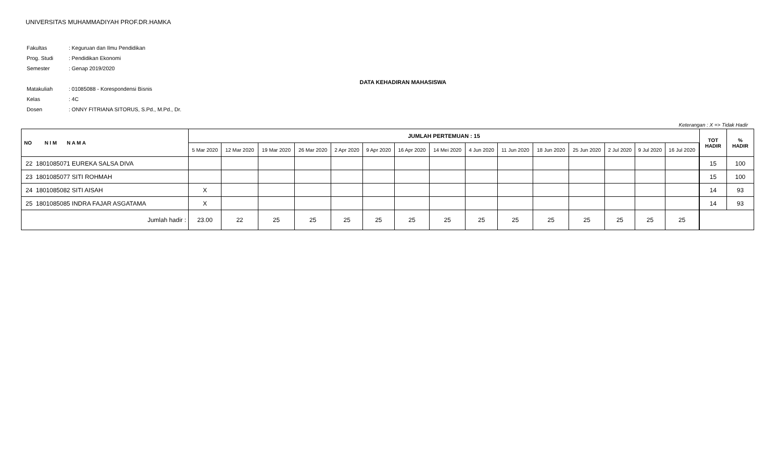UNIVERSITAS MUHAMMADIYAH PROF.DR.HAMKA
| Fakultas | : Keguruan dan Ilmu Pendidikan |
| Prog. Studi | : Pendidikan Ekonomi |
| Semester | : Genap 2019/2020 |
| Matakuliah | : 01085088 - Korespondensi Bisnis |
| Kelas | : 4C |
| Dosen | : ONNY FITRIANA SITORUS, S.Pd., M.Pd., Dr. |
DATA KEHADIRAN MAHASISWA
Keterangan : X => Tidak Hadir
| NO N I M N A M A | JUMLAH PERTEMUAN : 15 | | | | | | | | | | | | | | | | TOT HADIR | % HADIR |
| --- | --- | --- | --- | --- | --- | --- | --- | --- | --- | --- | --- | --- | --- | --- | --- | --- | --- | --- |
| | 5 Mar 2020 | 12 Mar 2020 | 19 Mar 2020 | 26 Mar 2020 | 2 Apr 2020 | 9 Apr 2020 | 16 Apr 2020 | 14 Mei 2020 | 4 Jun 2020 | 11 Jun 2020 | 18 Jun 2020 | 25 Jun 2020 | 2 Jul 2020 | 9 Jul 2020 | 16 Jul 2020 | | | |
| 22 1801085071 EUREKA SALSA DIVA | | | | | | | | | | | | | | | | | 15 | 100 |
| 23 1801085077 SITI ROHMAH | | | | | | | | | | | | | | | | | 15 | 100 |
| 24 1801085082 SITI AISAH | X | | | | | | | | | | | | | | | | 14 | 93 |
| 25 1801085085 INDRA FAJAR ASGATAMA | X | | | | | | | | | | | | | | | | 14 | 93 |
| Jumlah hadir : | 23.00 | 22 | 25 | 25 | 25 | 25 | 25 | 25 | 25 | 25 | 25 | 25 | 25 | 25 | 25 | | | |